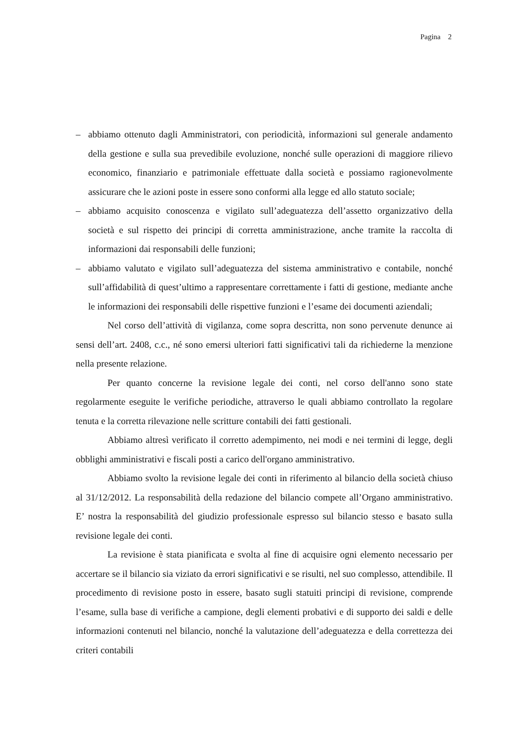Pagina 2
– abbiamo ottenuto dagli Amministratori, con periodicità, informazioni sul generale andamento della gestione e sulla sua prevedibile evoluzione, nonché sulle operazioni di maggiore rilievo economico, finanziario e patrimoniale effettuate dalla società e possiamo ragionevolmente assicurare che le azioni poste in essere sono conformi alla legge ed allo statuto sociale;
– abbiamo acquisito conoscenza e vigilato sull’adeguatezza dell’assetto organizzativo della società e sul rispetto dei principi di corretta amministrazione, anche tramite la raccolta di informazioni dai responsabili delle funzioni;
– abbiamo valutato e vigilato sull’adeguatezza del sistema amministrativo e contabile, nonché sull’affidabilità di quest’ultimo a rappresentare correttamente i fatti di gestione, mediante anche le informazioni dei responsabili delle rispettive funzioni e l’esame dei documenti aziendali;
Nel corso dell’attività di vigilanza, come sopra descritta, non sono pervenute denunce ai sensi dell’art. 2408, c.c., né sono emersi ulteriori fatti significativi tali da richiederne la menzione nella presente relazione.
Per quanto concerne la revisione legale dei conti, nel corso dell'anno sono state regolarmente eseguite le verifiche periodiche, attraverso le quali abbiamo controllato la regolare tenuta e la corretta rilevazione nelle scritture contabili dei fatti gestionali.
Abbiamo altresì verificato il corretto adempimento, nei modi e nei termini di legge, degli obblighi amministrativi e fiscali posti a carico dell'organo amministrativo.
Abbiamo svolto la revisione legale dei conti in riferimento al bilancio della società chiuso al 31/12/2012. La responsabilità della redazione del bilancio compete all’Organo amministrativo. E’ nostra la responsabilità del giudizio professionale espresso sul bilancio stesso e basato sulla revisione legale dei conti.
La revisione è stata pianificata e svolta al fine di acquisire ogni elemento necessario per accertare se il bilancio sia viziato da errori significativi e se risulti, nel suo complesso, attendibile. Il procedimento di revisione posto in essere, basato sugli statuiti principi di revisione, comprende l’esame, sulla base di verifiche a campione, degli elementi probativi e di supporto dei saldi e delle informazioni contenuti nel bilancio, nonché la valutazione dell’adeguatezza e della correttezza dei criteri contabili